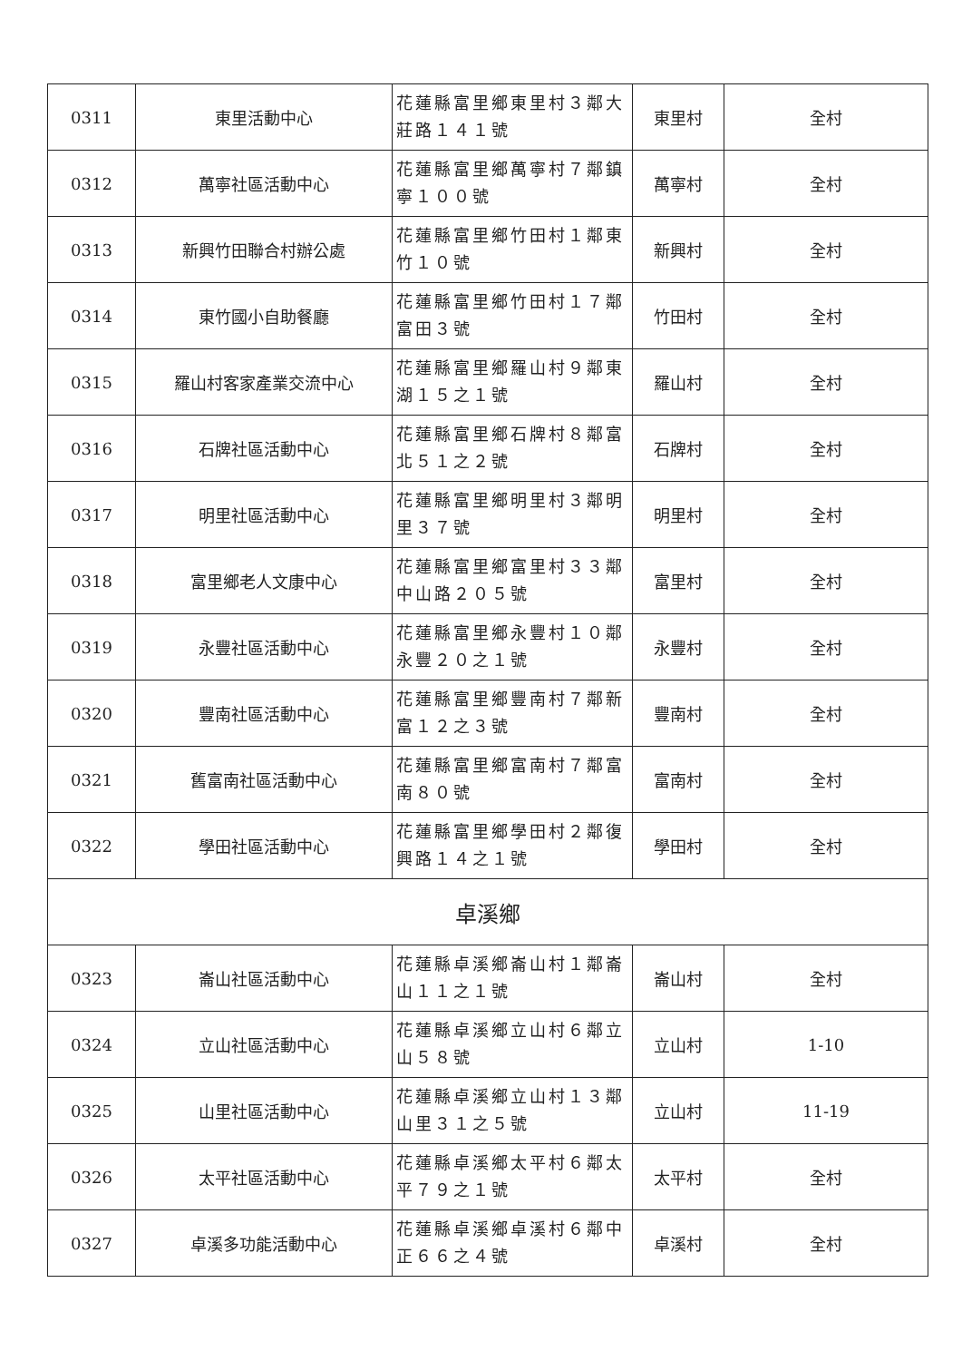| 0311 | 東里活動中心 | 花蓮縣富里鄉東里村３鄰大莊路１４１號 | 東里村 | 全村 |
| 0312 | 萬寧社區活動中心 | 花蓮縣富里鄉萬寧村７鄰鎮寧１００號 | 萬寧村 | 全村 |
| 0313 | 新興竹田聯合村辦公處 | 花蓮縣富里鄉竹田村１鄰東竹１０號 | 新興村 | 全村 |
| 0314 | 東竹國小自助餐廳 | 花蓮縣富里鄉竹田村１７鄰富田３號 | 竹田村 | 全村 |
| 0315 | 羅山村客家產業交流中心 | 花蓮縣富里鄉羅山村９鄰東湖１５之１號 | 羅山村 | 全村 |
| 0316 | 石牌社區活動中心 | 花蓮縣富里鄉石牌村８鄰富北５１之２號 | 石牌村 | 全村 |
| 0317 | 明里社區活動中心 | 花蓮縣富里鄉明里村３鄰明里３７號 | 明里村 | 全村 |
| 0318 | 富里鄉老人文康中心 | 花蓮縣富里鄉富里村３３鄰中山路２０５號 | 富里村 | 全村 |
| 0319 | 永豐社區活動中心 | 花蓮縣富里鄉永豐村１０鄰永豐２０之１號 | 永豐村 | 全村 |
| 0320 | 豐南社區活動中心 | 花蓮縣富里鄉豐南村７鄰新富１２之３號 | 豐南村 | 全村 |
| 0321 | 舊富南社區活動中心 | 花蓮縣富里鄉富南村７鄰富南８０號 | 富南村 | 全村 |
| 0322 | 學田社區活動中心 | 花蓮縣富里鄉學田村２鄰復興路１４之１號 | 學田村 | 全村 |
| 卓溪鄉 | | | | |
| 0323 | 崙山社區活動中心 | 花蓮縣卓溪鄉崙山村１鄰崙山１１之１號 | 崙山村 | 全村 |
| 0324 | 立山社區活動中心 | 花蓮縣卓溪鄉立山村６鄰立山５８號 | 立山村 | 1-10 |
| 0325 | 山里社區活動中心 | 花蓮縣卓溪鄉立山村１３鄰山里３１之５號 | 立山村 | 11-19 |
| 0326 | 太平社區活動中心 | 花蓮縣卓溪鄉太平村６鄰太平７９之１號 | 太平村 | 全村 |
| 0327 | 卓溪多功能活動中心 | 花蓮縣卓溪鄉卓溪村６鄰中正６６之４號 | 卓溪村 | 全村 |